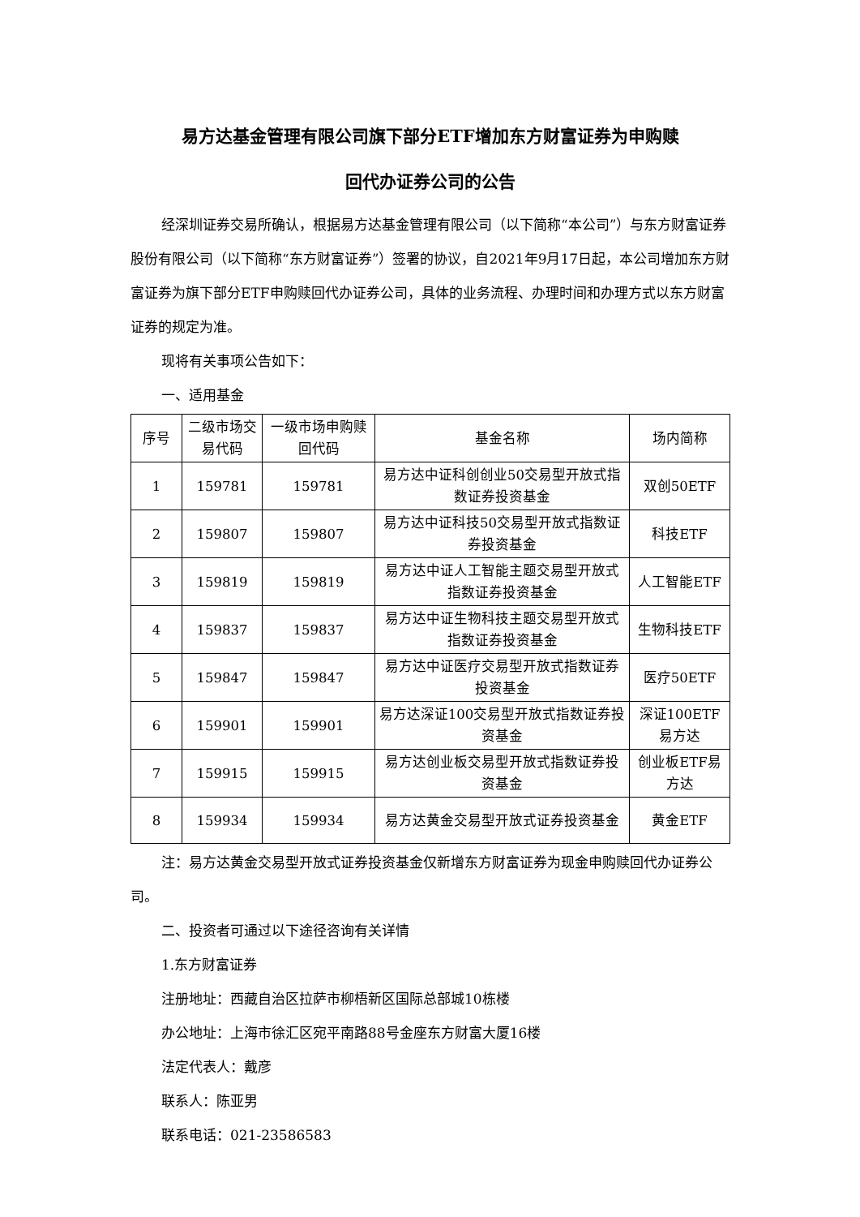易方达基金管理有限公司旗下部分ETF增加东方财富证券为申购赎
回代办证券公司的公告
经深圳证券交易所确认，根据易方达基金管理有限公司（以下简称“本公司”）与东方财富证券股份有限公司（以下简称“东方财富证券”）签署的协议，自2021年9月17日起，本公司增加东方财富证券为旗下部分ETF申购赎回代办证券公司，具体的业务流程、办理时间和办理方式以东方财富证券的规定为准。
现将有关事项公告如下：
一、适用基金
| 序号 | 二级市场交易代码 | 一级市场申购赎回代码 | 基金名称 | 场内简称 |
| --- | --- | --- | --- | --- |
| 1 | 159781 | 159781 | 易方达中证科创创业50交易型开放式指数证券投资基金 | 双创50ETF |
| 2 | 159807 | 159807 | 易方达中证科技50交易型开放式指数证券投资基金 | 科技ETF |
| 3 | 159819 | 159819 | 易方达中证人工智能主题交易型开放式指数证券投资基金 | 人工智能ETF |
| 4 | 159837 | 159837 | 易方达中证生物科技主题交易型开放式指数证券投资基金 | 生物科技ETF |
| 5 | 159847 | 159847 | 易方达中证医疗交易型开放式指数证券投资基金 | 医疗50ETF |
| 6 | 159901 | 159901 | 易方达深证100交易型开放式指数证券投资基金 | 深证100ETF易方达 |
| 7 | 159915 | 159915 | 易方达创业板交易型开放式指数证券投资基金 | 创业板ETF易方达 |
| 8 | 159934 | 159934 | 易方达黄金交易型开放式证券投资基金 | 黄金ETF |
注：易方达黄金交易型开放式证券投资基金仅新增东方财富证券为现金申购赎回代办证券公司。
二、投资者可通过以下途径咨询有关详情
1.东方财富证券
注册地址：西藏自治区拉萨市柳梧新区国际总部城10栋楼
办公地址：上海市徐汇区宛平南路88号金座东方财富大厦16楼
法定代表人：戴彦
联系人：陈亚男
联系电话：021-23586583